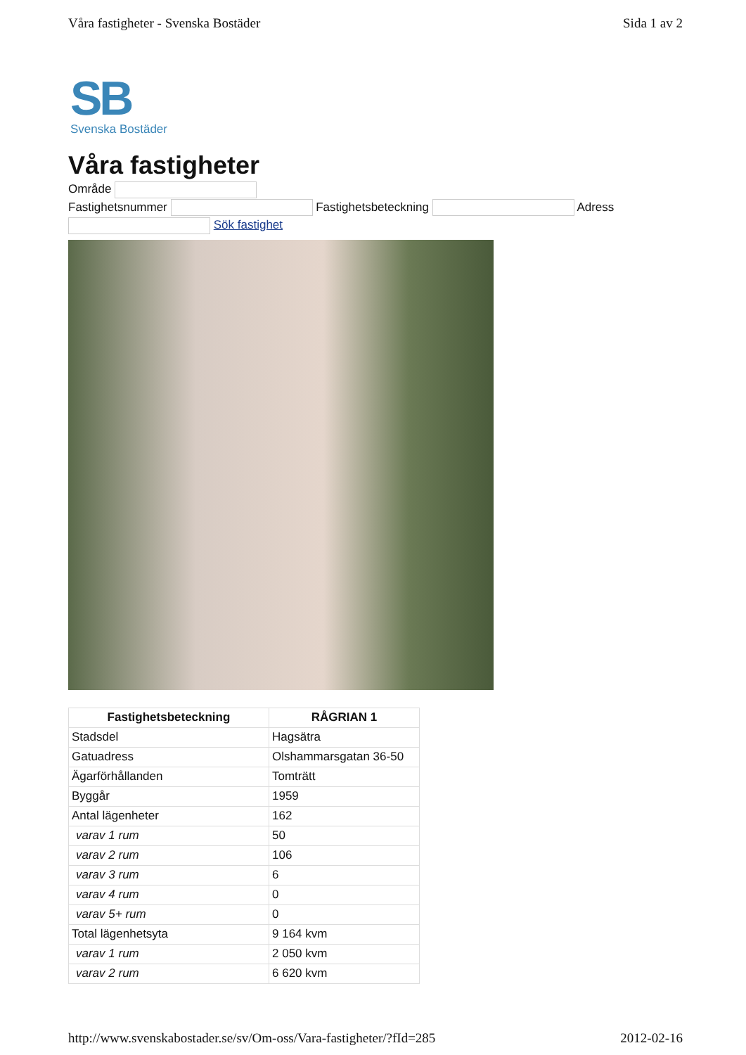Våra fastigheter - Svenska Bostäder Sida 1 av 2
SB
Svenska Bostäder
Våra fastigheter
Område
Fastighetsnummer Fastighetsbeteckning Adress
Sök fastighet
| Fastighetsbeteckning | RÅGRIAN 1 |
| --- | --- |
| Stadsdel | Hagsätra |
| Gatuadress | Olshammarsgatan 36-50 |
| Ägarförhållanden | Tomträtt |
| Byggår | 1959 |
| Antal lägenheter | 162 |
| varav 1 rum | 50 |
| varav 2 rum | 106 |
| varav 3 rum | 6 |
| varav 4 rum | 0 |
| varav 5+ rum | 0 |
| Total lägenhetsyta | 9 164 kvm |
| varav 1 rum | 2 050 kvm |
| varav 2 rum | 6 620 kvm |
http://www.svenskabostader.se/sv/Om-oss/Vara-fastigheter/?fId=285 2012-02-16